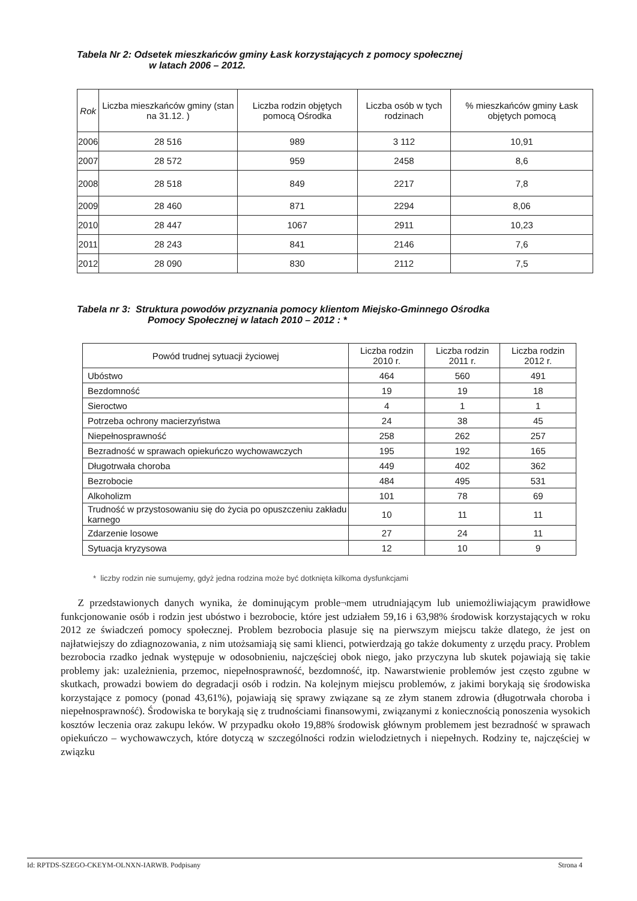Tabela Nr 2: Odsetek mieszkańców gminy Łask korzystających z pomocy społecznej
w latach 2006 – 2012.
| Rok | Liczba mieszkańców gminy (stan na 31.12. ) | Liczba rodzin objętych pomocą Ośrodka | Liczba osób w tych rodzinach | % mieszkańców gminy Łask objętych pomocą |
| --- | --- | --- | --- | --- |
| 2006 | 28 516 | 989 | 3 112 | 10,91 |
| 2007 | 28 572 | 959 | 2458 | 8,6 |
| 2008 | 28 518 | 849 | 2217 | 7,8 |
| 2009 | 28 460 | 871 | 2294 | 8,06 |
| 2010 | 28 447 | 1067 | 2911 | 10,23 |
| 2011 | 28 243 | 841 | 2146 | 7,6 |
| 2012 | 28 090 | 830 | 2112 | 7,5 |
Tabela nr 3: Struktura powodów przyznania pomocy klientom Miejsko-Gminnego Ośrodka
Pomocy Społecznej w latach 2010 – 2012 : *
| Powód trudnej sytuacji życiowej | Liczba rodzin 2010 r. | Liczba rodzin 2011 r. | Liczba rodzin 2012 r. |
| --- | --- | --- | --- |
| Ubóstwo | 464 | 560 | 491 |
| Bezdomność | 19 | 19 | 18 |
| Sieroctwo | 4 | 1 | 1 |
| Potrzeba ochrony macierzyństwa | 24 | 38 | 45 |
| Niepełnosprawność | 258 | 262 | 257 |
| Bezradność w sprawach opiekuńczo wychowawczych | 195 | 192 | 165 |
| Długotrwała choroba | 449 | 402 | 362 |
| Bezrobocie | 484 | 495 | 531 |
| Alkoholizm | 101 | 78 | 69 |
| Trudność w przystosowaniu się do życia po opuszczeniu zakładu karnego | 10 | 11 | 11 |
| Zdarzenie losowe | 27 | 24 | 11 |
| Sytuacja kryzysowa | 12 | 10 | 9 |
* liczby rodzin nie sumujemy, gdyż jedna rodzina może być dotknięta kilkoma dysfunkcjami
Z przedstawionych danych wynika, że dominującym proble¬mem utrudniającym lub uniemożliwiającym prawidłowe funkcjonowanie osób i rodzin jest ubóstwo i bezrobocie, które jest udziałem 59,16 i 63,98% środowisk korzystających w roku 2012 ze świadczeń pomocy społecznej. Problem bezrobocia plasuje się na pierwszym miejscu także dlatego, że jest on najłatwiejszy do zdiagnozowania, z nim utożsamiają się sami klienci, potwierdzają go także dokumenty z urzędu pracy. Problem bezrobocia rzadko jednak występuje w odosobnieniu, najczęściej obok niego, jako przyczyna lub skutek pojawiają się takie problemy jak: uzależnienia, przemoc, niepełnosprawność, bezdomność, itp. Nawarstwienie problemów jest często zgubne w skutkach, prowadzi bowiem do degradacji osób i rodzin. Na kolejnym miejscu problemów, z jakimi borykają się środowiska korzystające z pomocy (ponad 43,61%), pojawiają się sprawy związane są ze złym stanem zdrowia (długotrwała choroba i niepełnosprawność). Środowiska te borykają się z trudnościami finansowymi, związanymi z koniecznością ponoszenia wysokich kosztów leczenia oraz zakupu leków. W przypadku około 19,88% środowisk głównym problemem jest bezradność w sprawach opiekuńczo – wychowawczych, które dotyczą w szczególności rodzin wielodzietnych i niepełnych. Rodziny te, najczęściej w związku
Id: RPTDS-SZEGO-CKEYM-OLNXN-IARWB. Podpisany Strona 4